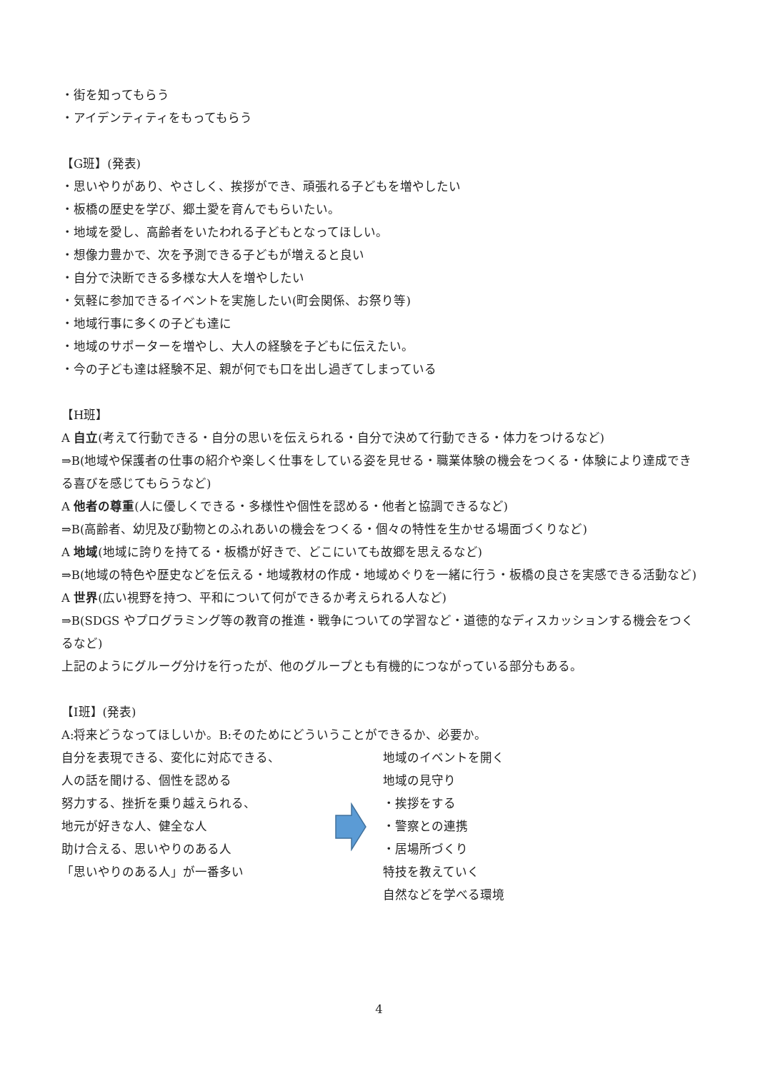・街を知ってもらう
・アイデンティティをもってもらう
【G班】(発表)
・思いやりがあり、やさしく、挨拶ができ、頑張れる子どもを増やしたい
・板橋の歴史を学び、郷土愛を育んでもらいたい。
・地域を愛し、高齢者をいたわれる子どもとなってほしい。
・想像力豊かで、次を予測できる子どもが増えると良い
・自分で決断できる多様な大人を増やしたい
・気軽に参加できるイベントを実施したい(町会関係、お祭り等)
・地域行事に多くの子ども達に
・地域のサポーターを増やし、大人の経験を子どもに伝えたい。
・今の子ども達は経験不足、親が何でも口を出し過ぎてしまっている
【H班】
A 自立(考えて行動できる・自分の思いを伝えられる・自分で決めて行動できる・体力をつけるなど)
⇒B(地域や保護者の仕事の紹介や楽しく仕事をしている姿を見せる・職業体験の機会をつくる・体験により達成できる喜びを感じてもらうなど)
A 他者の尊重(人に優しくできる・多様性や個性を認める・他者と協調できるなど)
⇒B(高齢者、幼児及び動物とのふれあいの機会をつくる・個々の特性を生かせる場面づくりなど)
A 地域(地域に誇りを持てる・板橋が好きで、どこにいても故郷を思えるなど)
⇒B(地域の特色や歴史などを伝える・地域教材の作成・地域めぐりを一緒に行う・板橋の良さを実感できる活動など)
A 世界(広い視野を持つ、平和について何ができるか考えられる人など)
⇒B(SDGS やプログラミング等の教育の推進・戦争についての学習など・道徳的なディスカッションする機会をつくるなど)
上記のようにグルーグ分けを行ったが、他のグループとも有機的につながっている部分もある。
【I班】(発表)
A:将来どうなってほしいか。B:そのためにどういうことができるか、必要か。
自分を表現できる、変化に対応できる、
人の話を聞ける、個性を認める
努力する、挫折を乗り越えられる、
地元が好きな人、健全な人
助け合える、思いやりのある人
「思いやりのある人」が一番多い
地域のイベントを開く
地域の見守り
・挨拶をする
・警察との連携
・居場所づくり
特技を教えていく
自然などを学べる環境
4